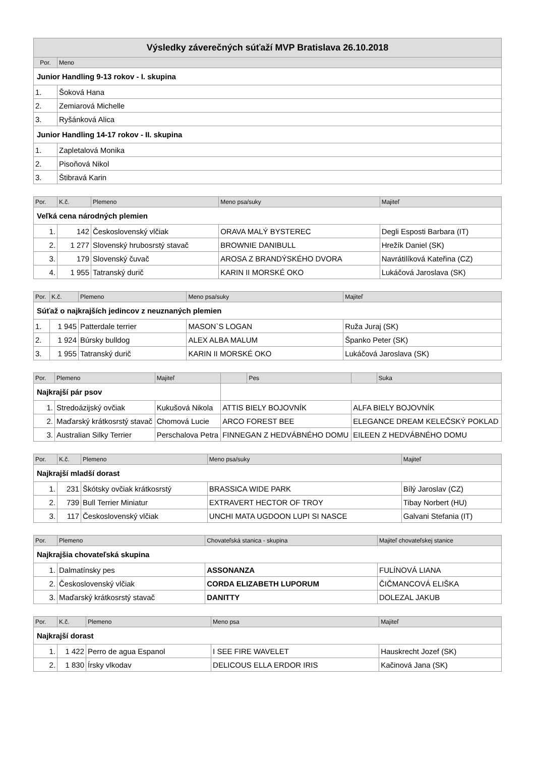| Výsledky záverečných súťaží MVP Bratislava 26.10.2018 | |
| --- | --- |
| Por. | Meno |
| Junior Handling 9-13 rokov - I. skupina | |
| 1. | Šoková Hana |
| 2. | Zemiarová Michelle |
| 3. | Ryšánková Alica |
| Junior Handling 14-17 rokov - II. skupina | |
| 1. | Zapletalová Monika |
| 2. | Pisoňová Nikol |
| 3. | Štibravá Karin |
| Por. | K.č. | Plemeno | Meno psa/suky | Majiteľ |
| --- | --- | --- | --- | --- |
| Veľká cena národných plemien | | | | |
| 1. | 142 | Československý vlčiak | ORAVA MALÝ BYSTEREC | Degli Esposti Barbara (IT) |
| 2. | 1 277 | Slovenský hrubosrstý stavač | BROWNIE DANIBULL | Hrežík Daniel (SK) |
| 3. | 179 | Slovenský čuvač | AROSA Z BRANDÝSKÉHO DVORA | Navrátilíková Kateřina (CZ) |
| 4. | 1 955 | Tatranský durič | KARIN II MORSKÉ OKO | Lukáčová Jaroslava (SK) |
| Por. | K.č. | Plemeno | Meno psa/suky | Majiteľ |
| --- | --- | --- | --- | --- |
| Súťaž o najkrajších jedincov z neuznaných plemien | | | | |
| 1. | 1 945 | Patterdale terrier | MASON`S LOGAN | Ruža Juraj (SK) |
| 2. | 1 924 | Búrsky bulldog | ALEX ALBA MALUM | Španko Peter (SK) |
| 3. | 1 955 | Tatranský durič | KARIN II MORSKÉ OKO | Lukáčová Jaroslava (SK) |
| Por. | Plemeno | Majiteľ | | Pes | | Suka |
| --- | --- | --- | --- | --- | --- | --- |
| Najkrajší pár psov | | | | | | |
| 1. | Stredoázijský ovčiak | Kukušová Nikola | ATTIS BIELY BOJOVNÍK | | ALFA BIELY BOJOVNÍK | |
| 2. | Maďarský krátkosrstý stavač | Chomová Lucie | ARCO FOREST BEE | | ELEGANCE DREAM KELEČSKÝ POKLAD | |
| 3. | Australian Silky Terrier | Perschalova Petra | FINNEGAN Z HEDVÁBNÉHO DOMU | | EILEEN Z HEDVÁBNÉHO DOMU | |
| Por. | K.č. | Plemeno | Meno psa/suky | Majiteľ |
| --- | --- | --- | --- | --- |
| Najkrajší mladší dorast | | | | |
| 1. | 231 | Škótsky ovčiak krátkosrstý | BRASSICA WIDE PARK | Bílý Jaroslav (CZ) |
| 2. | 739 | Bull Terrier Miniatur | EXTRAVERT HECTOR OF TROY | Tibay Norbert (HU) |
| 3. | 117 | Československý vlčiak | UNCHI MATA UGDOON LUPI SI NASCE | Galvani Stefania (IT) |
| Por. | Plemeno | Chovateľská stanica - skupina | Majiteľ chovateľskej stanice |
| --- | --- | --- | --- |
| Najkrajšia chovateľská skupina | | | |
| 1. | Dalmatínsky pes | ASSONANZA | FULÍNOVÁ LIANA |
| 2. | Československý vlčiak | CORDA ELIZABETH LUPORUM | ČIČMANCOVÁ ELIŠKA |
| 3. | Maďarský krátkosrstý stavač | DANITTY | DOLEZAL JAKUB |
| Por. | K.č. | Plemeno | Meno psa | Majiteľ |
| --- | --- | --- | --- | --- |
| Najkrajší dorast | | | | |
| 1. | 1 422 | Perro de agua Espanol | I SEE FIRE WAVELET | Hauskrecht Jozef (SK) |
| 2. | 1 830 | Írsky vlkodav | DELICOUS ELLA ERDOR IRIS | Kačinová Jana (SK) |